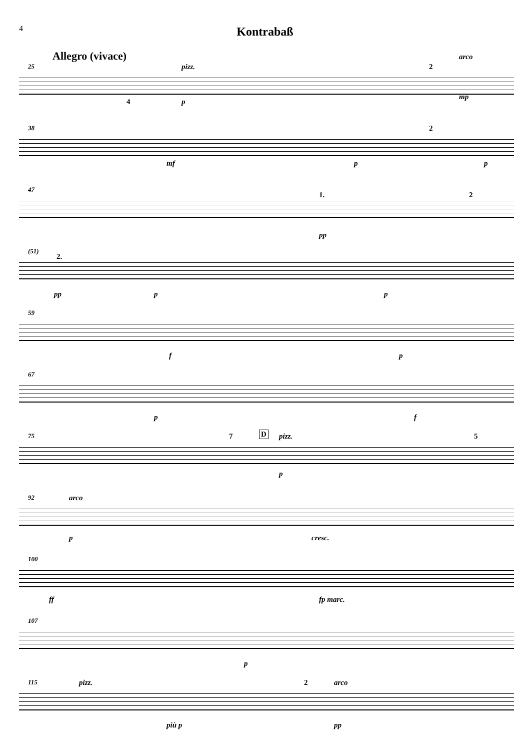4
Kontrabaß
Allegro (vivace)
25 pizz.
4 p
2
arco
mp
38
mf p
2
p
47
1. 2
pp
(51)
2.
pp p p
59
f p
67
p f
75 7 D pizz.
p
5
92 arco
p cresc.
100
ff fp marc.
107
p
115 pizz.
più p
2 arco
pp